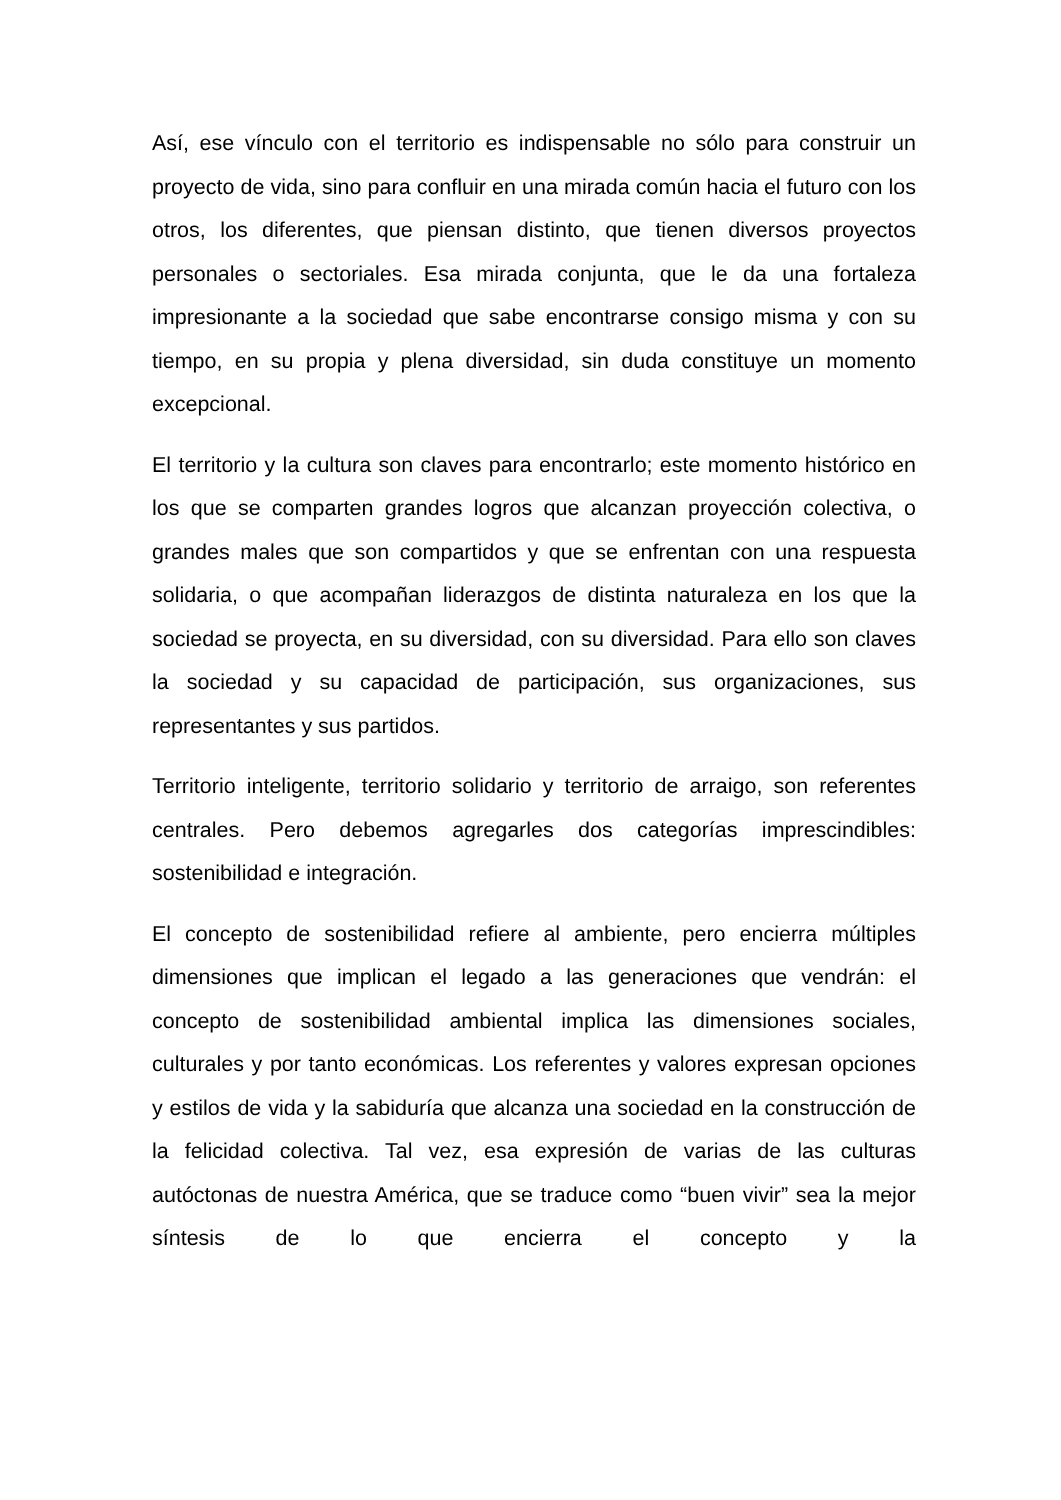Así, ese vínculo con el territorio es indispensable no sólo para construir un proyecto de vida, sino para confluir en una mirada común hacia el futuro con los otros, los diferentes, que piensan distinto, que tienen diversos proyectos personales o sectoriales. Esa mirada conjunta, que le da una fortaleza impresionante a la sociedad que sabe encontrarse consigo misma y con su tiempo, en su propia y plena diversidad, sin duda constituye un momento excepcional.
El territorio y la cultura son claves para encontrarlo; este momento histórico en los que se comparten grandes logros que alcanzan proyección colectiva, o grandes males que son compartidos y que se enfrentan con una respuesta solidaria, o que acompañan liderazgos de distinta naturaleza en los que la sociedad se proyecta, en su diversidad, con su diversidad. Para ello son claves la sociedad y su capacidad de participación, sus organizaciones, sus representantes y sus partidos.
Territorio inteligente, territorio solidario y territorio de arraigo, son referentes centrales. Pero debemos agregarles dos categorías imprescindibles: sostenibilidad e integración.
El concepto de sostenibilidad refiere al ambiente, pero encierra múltiples dimensiones que implican el legado a las generaciones que vendrán: el concepto de sostenibilidad ambiental implica las dimensiones sociales, culturales y por tanto económicas. Los referentes y valores expresan opciones y estilos de vida y la sabiduría que alcanza una sociedad en la construcción de la felicidad colectiva. Tal vez, esa expresión de varias de las culturas autóctonas de nuestra América, que se traduce como “buen vivir” sea la mejor síntesis de lo que encierra el concepto y la